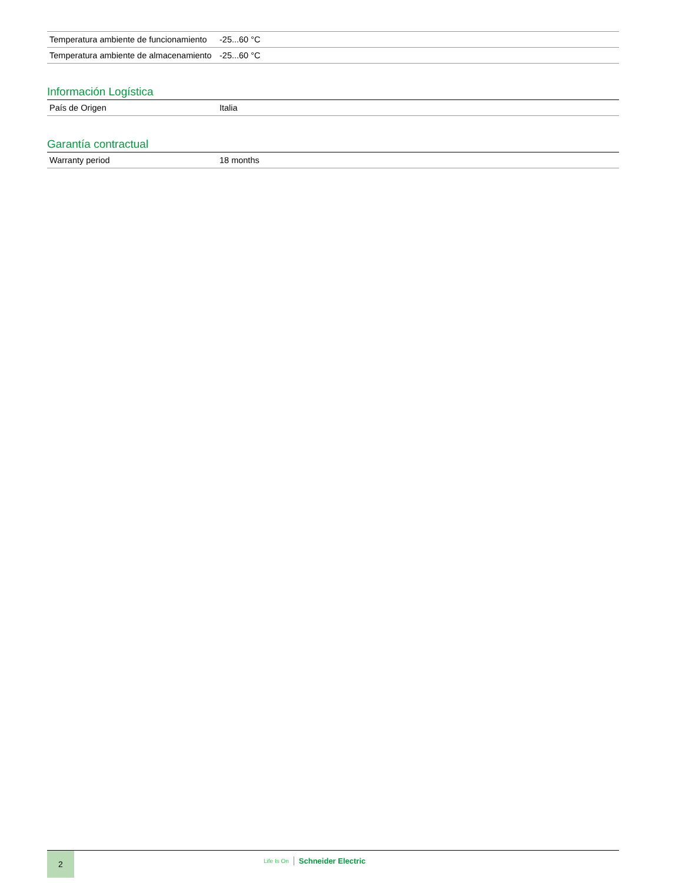| Temperatura ambiente de funcionamiento | -25...60 °C |
| Temperatura ambiente de almacenamiento | -25...60 °C |
Información Logística
| País de Origen | Italia |
Garantía contractual
| Warranty period | 18 months |
2
Life Is On Schneider Electric